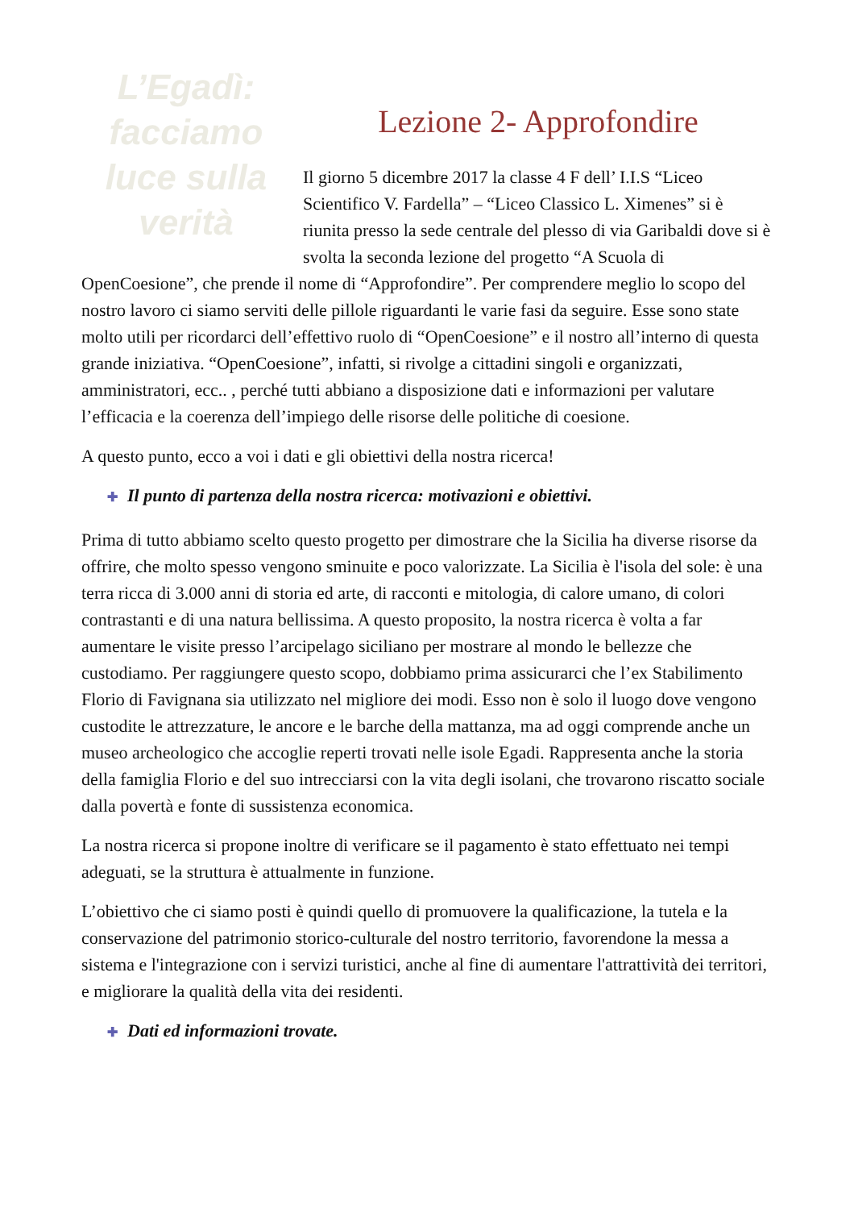L’Egadì: facciamo luce sulla verità
Lezione 2- Approfondire
Il giorno 5 dicembre 2017 la classe 4 F dell’ I.I.S “Liceo Scientifico V. Fardella” – “Liceo Classico L. Ximenes” si è riunita presso la sede centrale del plesso di via Garibaldi dove si è svolta la seconda lezione del progetto “A Scuola di OpenCoesione”, che prende il nome di “Approfondire”. Per comprendere meglio lo scopo del nostro lavoro ci siamo serviti delle pillole riguardanti le varie fasi da seguire. Esse sono state molto utili per ricordarci dell’effettivo ruolo di “OpenCoesione” e il nostro all’interno di questa grande iniziativa. “OpenCoesione”, infatti, si rivolge a cittadini singoli e organizzati, amministratori, ecc.. , perché tutti abbiano a disposizione dati e informazioni per valutare l’efficacia e la coerenza dell’impiego delle risorse delle politiche di coesione.
A questo punto, ecco a voi i dati e gli obiettivi della nostra ricerca!
✚ Il punto di partenza della nostra ricerca: motivazioni e obiettivi.
Prima di tutto abbiamo scelto questo progetto per dimostrare che la Sicilia ha diverse risorse da offrire, che molto spesso vengono sminuite e poco valorizzate. La Sicilia è l'isola del sole: è una terra ricca di 3.000 anni di storia ed arte, di racconti e mitologia, di calore umano, di colori contrastanti e di una natura bellissima. A questo proposito, la nostra ricerca è volta a far aumentare le visite presso l’arcipelago siciliano per mostrare al mondo le bellezze che custodiamo. Per raggiungere questo scopo, dobbiamo prima assicurarci che l’ex Stabilimento Florio di Favignana sia utilizzato nel migliore dei modi. Esso non è solo il luogo dove vengono custodite le attrezzature, le ancore e le barche della mattanza, ma ad oggi comprende anche un museo archeologico che accoglie reperti trovati nelle isole Egadi. Rappresenta anche la storia della famiglia Florio e del suo intrecciarsi con la vita degli isolani, che trovarono riscatto sociale dalla povertà e fonte di sussistenza economica.
La nostra ricerca si propone inoltre di verificare se il pagamento è stato effettuato nei tempi adeguati, se la struttura è attualmente in funzione.
L’obiettivo che ci siamo posti è quindi quello di promuovere la qualificazione, la tutela e la conservazione del patrimonio storico-culturale del nostro territorio, favorendone la messa a sistema e l'integrazione con i servizi turistici, anche al fine di aumentare l'attrattività dei territori, e migliorare la qualità della vita dei residenti.
✚ Dati ed informazioni trovate.